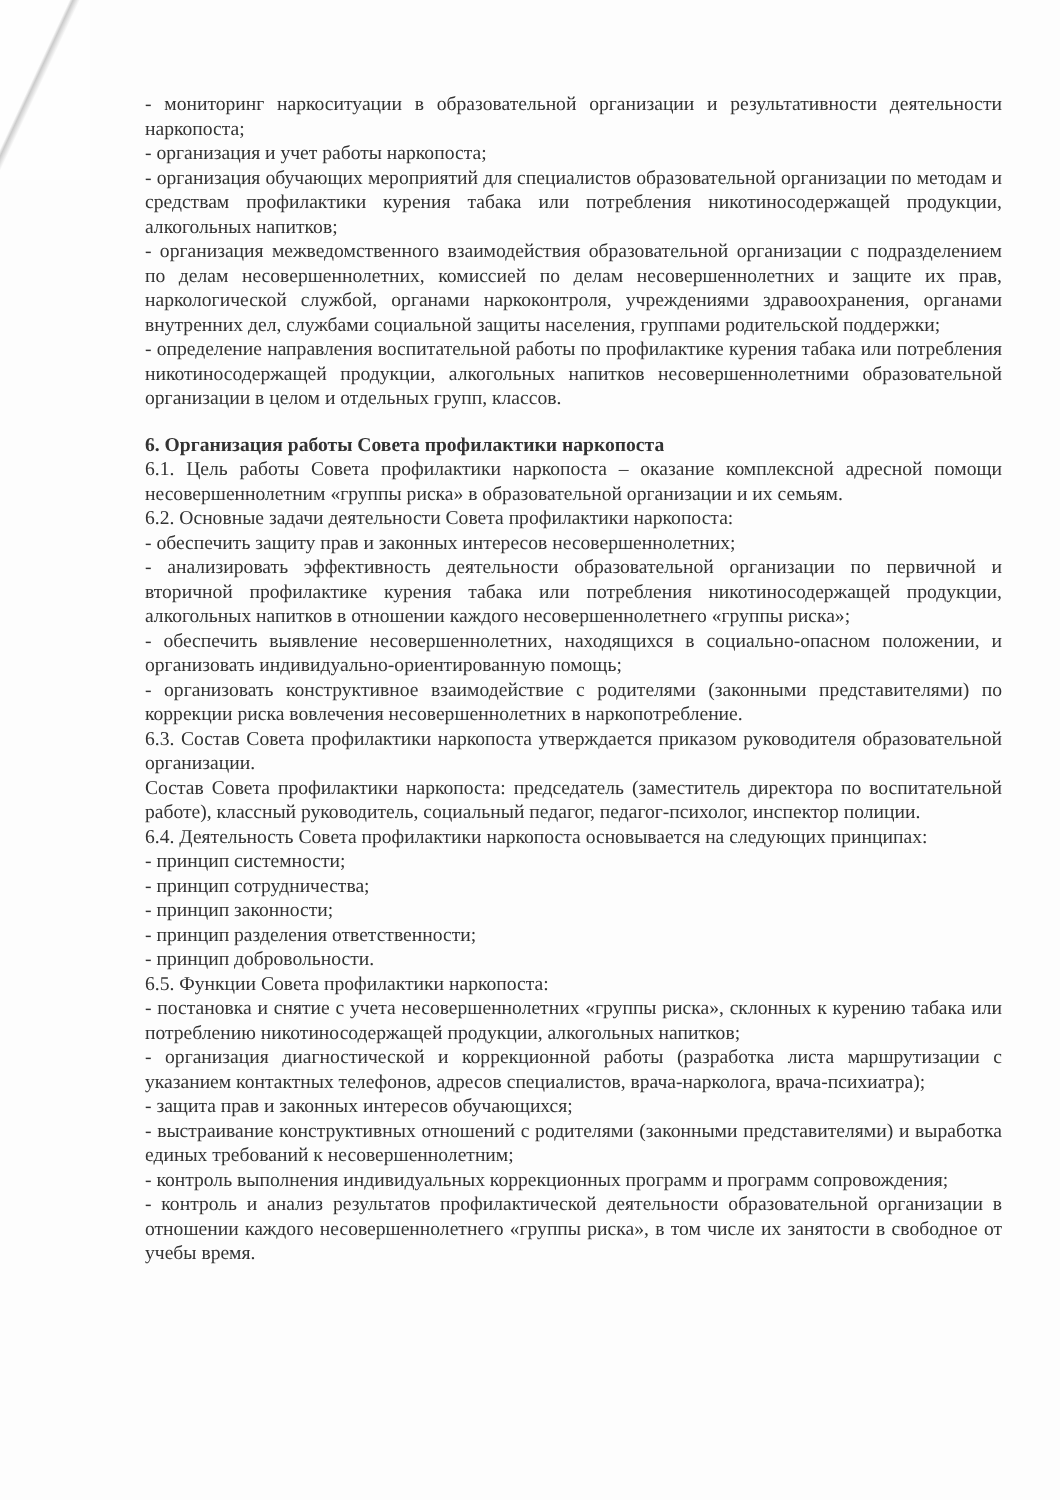- мониторинг наркоситуации в образовательной организации и результативности деятельности наркопоста;
- организация и учет работы наркопоста;
- организация обучающих мероприятий для специалистов образовательной организации по методам и средствам профилактики курения табака или потребления никотиносодержащей продукции, алкогольных напитков;
- организация межведомственного взаимодействия образовательной организации с подразделением по делам несовершеннолетних, комиссией по делам несовершеннолетних и защите их прав, наркологической службой, органами наркоконтроля, учреждениями здравоохранения, органами внутренних дел, службами социальной защиты населения, группами родительской поддержки;
- определение направления воспитательной работы по профилактике курения табака или потребления никотиносодержащей продукции, алкогольных напитков несовершеннолетними образовательной организации в целом и отдельных групп, классов.
6. Организация работы Совета профилактики наркопоста
6.1. Цель работы Совета профилактики наркопоста – оказание комплексной адресной помощи несовершеннолетним «группы риска» в образовательной организации и их семьям.
6.2. Основные задачи деятельности Совета профилактики наркопоста:
- обеспечить защиту прав и законных интересов несовершеннолетних;
- анализировать эффективность деятельности образовательной организации по первичной и вторичной профилактике курения табака или потребления никотиносодержащей продукции, алкогольных напитков в отношении каждого несовершеннолетнего «группы риска»;
- обеспечить выявление несовершеннолетних, находящихся в социально-опасном положении, и организовать индивидуально-ориентированную помощь;
- организовать конструктивное взаимодействие с родителями (законными представителями) по коррекции риска вовлечения несовершеннолетних в наркопотребление.
6.3. Состав Совета профилактики наркопоста утверждается приказом руководителя образовательной организации.
Состав Совета профилактики наркопоста: председатель (заместитель директора по воспитательной работе), классный руководитель, социальный педагог, педагог-психолог, инспектор полиции.
6.4. Деятельность Совета профилактики наркопоста основывается на следующих принципах:
- принцип системности;
- принцип сотрудничества;
- принцип законности;
- принцип разделения ответственности;
- принцип добровольности.
6.5. Функции Совета профилактики наркопоста:
- постановка и снятие с учета несовершеннолетних «группы риска», склонных к курению табака или потреблению никотиносодержащей продукции, алкогольных напитков;
- организация диагностической и коррекционной работы (разработка листа маршрутизации с указанием контактных телефонов, адресов специалистов, врача-нарколога, врача-психиатра);
- защита прав и законных интересов обучающихся;
- выстраивание конструктивных отношений с родителями (законными представителями) и выработка единых требований к несовершеннолетним;
- контроль выполнения индивидуальных коррекционных программ и программ сопровождения;
- контроль и анализ результатов профилактической деятельности образовательной организации в отношении каждого несовершеннолетнего «группы риска», в том числе их занятости в свободное от учебы время.